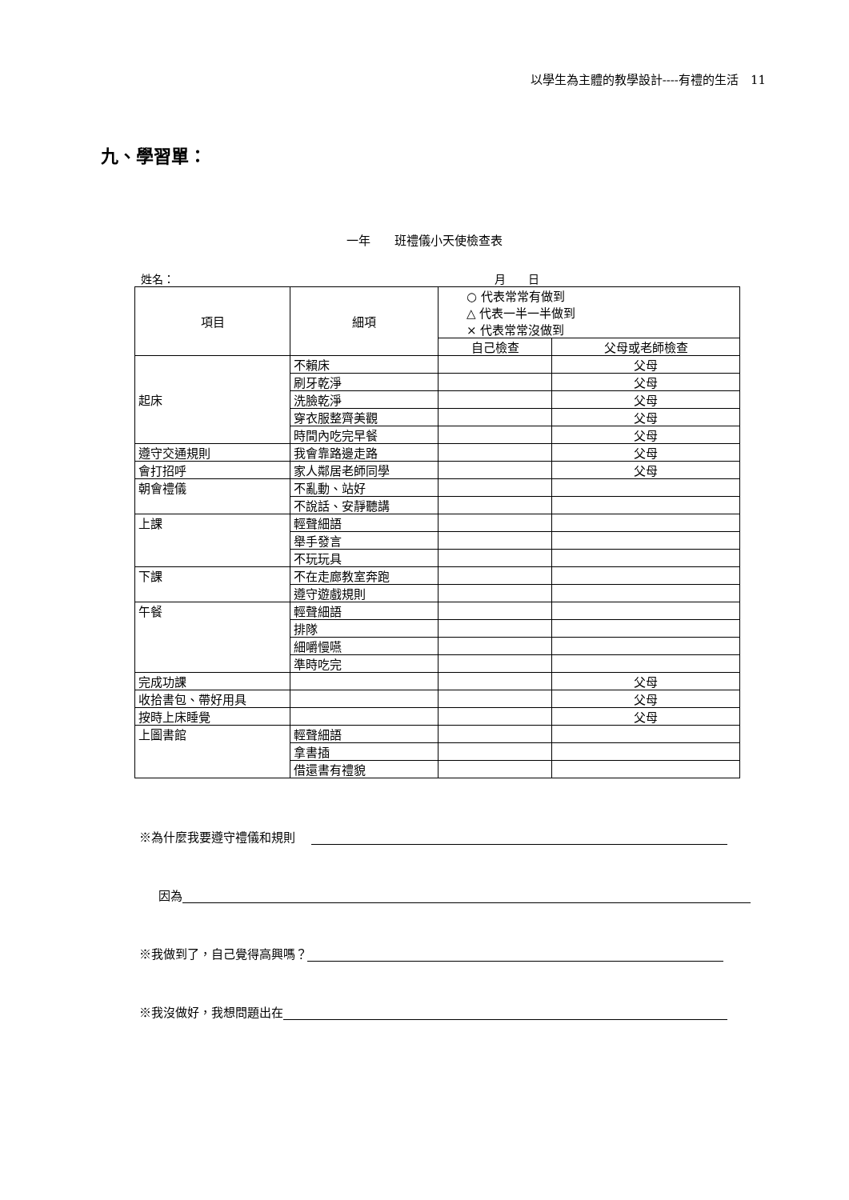以學生為主體的教學設計----有禮的生活　11
九、學習單：
一年　　班禮儀小天使檢查表
姓名： 月　　日
| 項目 | 細項 | ○ 代表常常有做到 △ 代表一半一半做到 × 代表常常沒做到 | |
| | | 自己檢查 | 父母或老師檢查 |
| 起床 | 不賴床 | | 父母 |
| | 刷牙乾淨 | | 父母 |
| | 洗臉乾淨 | | 父母 |
| | 穿衣服整齊美觀 | | 父母 |
| | 時間內吃完早餐 | | 父母 |
| 遵守交通規則 | 我會靠路邊走路 | | 父母 |
| 會打招呼 | 家人鄰居老師同學 | | 父母 |
| 朝會禮儀 | 不亂動、站好 | | |
| | 不說話、安靜聽講 | | |
| 上課 | 輕聲細語 | | |
| | 舉手發言 | | |
| | 不玩玩具 | | |
| 下課 | 不在走廊教室奔跑 | | |
| | 遵守遊戲規則 | | |
| 午餐 | 輕聲細語 | | |
| | 排隊 | | |
| | 細嚼慢嚥 | | |
| | 準時吃完 | | |
| 完成功課 | | | 父母 |
| 收拾書包、帶好用具 | | | 父母 |
| 按時上床睡覺 | | | 父母 |
| 上圖書館 | 輕聲細語 | | |
| | 拿書插 | | |
| | 借還書有禮貌 | | |
※為什麼我要遵守禮儀和規則
因為
※我做到了，自己覺得高興嗎？
※我沒做好，我想問題出在